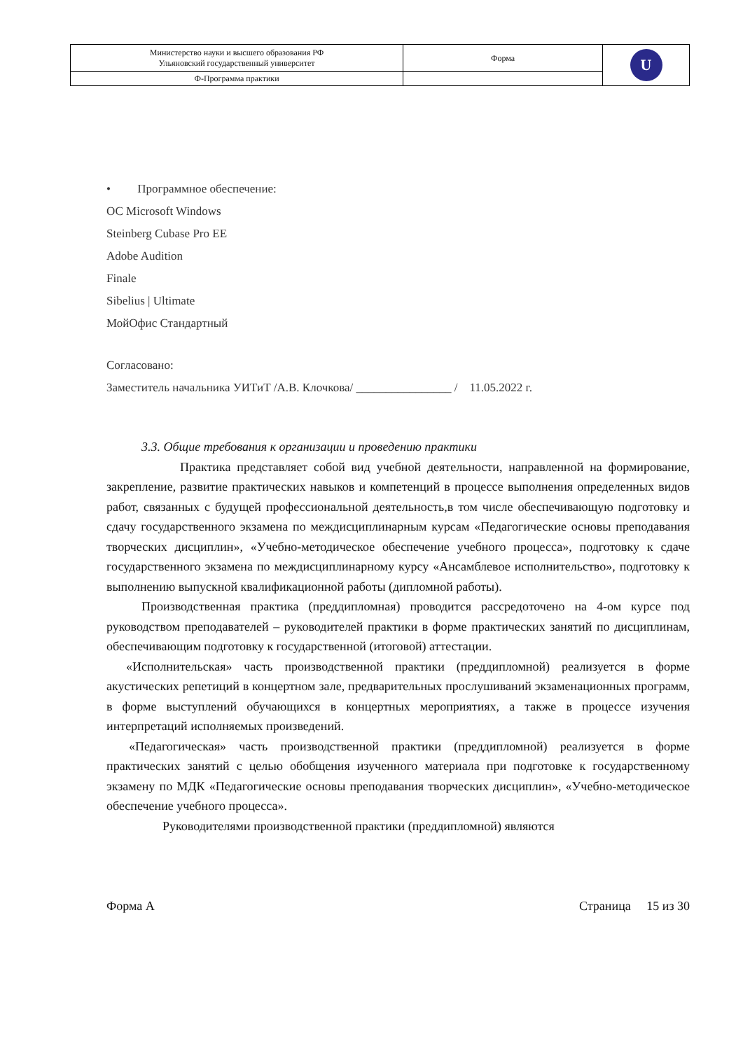| Министерство науки и высшего образования РФ Ульяновский государственный университет | Форма | U |
| Ф-Программа практики | | |
• Программное обеспечение:
ОС Microsoft Windows
Steinberg Cubase Pro EE
Adobe Audition
Finale
Sibelius | Ultimate
МойОфис Стандартный
Согласовано:
Заместитель начальника УИТиТ /А.В. Клочкова/ ________________ / 11.05.2022 г.
3.3. Общие требования к организации и проведению практики
Практика представляет собой вид учебной деятельности, направленной на формирование, закрепление, развитие практических навыков и компетенций в процессе выполнения определенных видов работ, связанных с будущей профессиональной деятельность,в том числе обеспечивающую подготовку и сдачу государственного экзамена по междисциплинарным курсам «Педагогические основы преподавания творческих дисциплин», «Учебно-методическое обеспечение учебного процесса», подготовку к сдаче государственного экзамена по междисциплинарному курсу «Ансамблевое исполнительство», подготовку к выполнению выпускной квалификационной работы (дипломной работы).
Производственная практика (преддипломная) проводится рассредоточено на 4-ом курсе под руководством преподавателей – руководителей практики в форме практических занятий по дисциплинам, обеспечивающим подготовку к государственной (итоговой) аттестации.
«Исполнительская» часть производственной практики (преддипломной) реализуется в форме акустических репетиций в концертном зале, предварительных прослушиваний экзаменационных программ, в форме выступлений обучающихся в концертных мероприятиях, а также в процессе изучения интерпретаций исполняемых произведений.
«Педагогическая» часть производственной практики (преддипломной) реализуется в форме практических занятий с целью обобщения изученного материала при подготовке к государственному экзамену по МДК «Педагогические основы преподавания творческих дисциплин», «Учебно-методическое обеспечение учебного процесса».
Руководителями производственной практики (преддипломной) являются
Форма А Страница 15 из 30